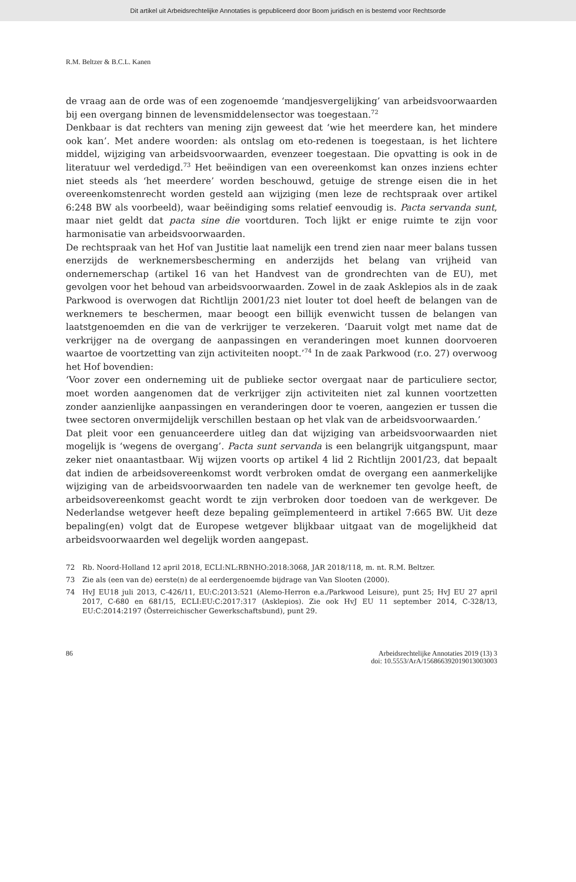Dit artikel uit Arbeidsrechtelijke Annotaties is gepubliceerd door Boom juridisch en is bestemd voor Rechtsorde
R.M. Beltzer & B.C.L. Kanen
de vraag aan de orde was of een zogenoemde ‘mandjesvergelijking’ van arbeidsvoorwaarden bij een overgang binnen de levensmiddelensector was toegestaan.<sup>72</sup>
Denkbaar is dat rechters van mening zijn geweest dat ‘wie het meerdere kan, het mindere ook kan’. Met andere woorden: als ontslag om eto-redenen is toegestaan, is het lichtere middel, wijziging van arbeidsvoorwaarden, evenzeer toegestaan. Die opvatting is ook in de literatuur wel verdedigd.<sup>73</sup> Het beëindigen van een overeenkomst kan onzes inziens echter niet steeds als ‘het meerdere’ worden beschouwd, getuige de strenge eisen die in het overeenkomstenrecht worden gesteld aan wijziging (men leze de rechtspraak over artikel 6:248 BW als voorbeeld), waar beëindiging soms relatief eenvoudig is. Pacta servanda sunt, maar niet geldt dat pacta sine die voortduren. Toch lijkt er enige ruimte te zijn voor harmonisatie van arbeidsvoorwaarden.
De rechtspraak van het Hof van Justitie laat namelijk een trend zien naar meer balans tussen enerzijds de werknemersbescherming en anderzijds het belang van vrijheid van ondernemerschap (artikel 16 van het Handvest van de grondrechten van de EU), met gevolgen voor het behoud van arbeidsvoorwaarden. Zowel in de zaak Asklepios als in de zaak Parkwood is overwogen dat Richtlijn 2001/23 niet louter tot doel heeft de belangen van de werknemers te beschermen, maar beoogt een billijk evenwicht tussen de belangen van laatstgenoemden en die van de verkrijger te verzekeren. ‘Daaruit volgt met name dat de verkrijger na de overgang de aanpassingen en veranderingen moet kunnen doorvoeren waartoe de voortzetting van zijn activiteiten noopt.’<sup>74</sup> In de zaak Parkwood (r.o. 27) overwoog het Hof bovendien:
‘Voor zover een onderneming uit de publieke sector overgaat naar de particuliere sector, moet worden aangenomen dat de verkrijger zijn activiteiten niet zal kunnen voortzetten zonder aanzienlijke aanpassingen en veranderingen door te voeren, aangezien er tussen die twee sectoren onvermijdelijk verschillen bestaan op het vlak van de arbeidsvoorwaarden.’
Dat pleit voor een genuanceerdere uitleg dan dat wijziging van arbeidsvoorwaarden niet mogelijk is ‘wegens de overgang’. Pacta sunt servanda is een belangrijk uitgangspunt, maar zeker niet onaantastbaar. Wij wijzen voorts op artikel 4 lid 2 Richtlijn 2001/23, dat bepaalt dat indien de arbeidsovereenkomst wordt verbroken omdat de overgang een aanmerkelijke wijziging van de arbeidsvoorwaarden ten nadele van de werknemer ten gevolge heeft, de arbeidsovereenkomst geacht wordt te zijn verbroken door toedoen van de werkgever. De Nederlandse wetgever heeft deze bepaling geïmplementeerd in artikel 7:665 BW. Uit deze bepaling(en) volgt dat de Europese wetgever blijkbaar uitgaat van de mogelijkheid dat arbeidsvoorwaarden wel degelijk worden aangepast.
72 Rb. Noord-Holland 12 april 2018, ECLI:NL:RBNHO:2018:3068, JAR 2018/118, m. nt. R.M. Beltzer.
73 Zie als (een van de) eerste(n) de al eerdergenoemde bijdrage van Van Slooten (2000).
74 HvJ EU18 juli 2013, C-426/11, EU:C:2013:521 (Alemo-Herron e.a./Parkwood Leisure), punt 25; HvJ EU 27 april 2017, C-680 en 681/15, ECLI:EU:C:2017:317 (Asklepios). Zie ook HvJ EU 11 september 2014, C-328/13, EU:C:2014:2197 (Österreichischer Gewerkschaftsbund), punt 29.
86 Arbeidsrechtelijke Annotaties 2019 (13) 3
doi: 10.5553/ArA/156866392019013003003